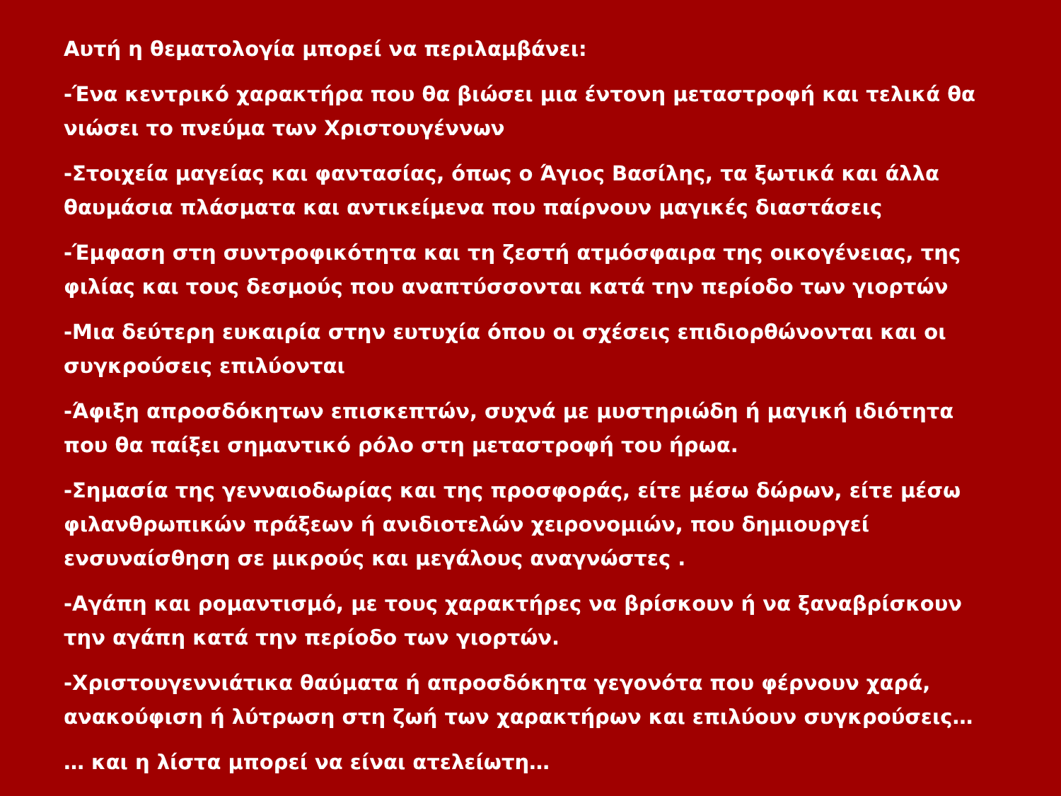Αυτή η θεματολογία μπορεί να περιλαμβάνει:
-Ένα κεντρικό χαρακτήρα που θα βιώσει μια έντονη μεταστροφή και τελικά θα νιώσει το πνεύμα των Χριστουγέννων
-Στοιχεία μαγείας και φαντασίας, όπως ο Άγιος Βασίλης, τα ξωτικά και άλλα θαυμάσια πλάσματα και αντικείμενα που παίρνουν μαγικές διαστάσεις
-Έμφαση στη συντροφικότητα και τη ζεστή ατμόσφαιρα της οικογένειας, της φιλίας και τους δεσμούς που αναπτύσσονται κατά την περίοδο των γιορτών
-Μια δεύτερη ευκαιρία στην ευτυχία όπου οι σχέσεις επιδιορθώνονται και οι συγκρούσεις επιλύονται
-Άφιξη απροσδόκητων επισκεπτών, συχνά με μυστηριώδη ή μαγική ιδιότητα που θα παίξει σημαντικό ρόλο στη μεταστροφή του ήρωα.
-Σημασία της γενναιοδωρίας και της προσφοράς, είτε μέσω δώρων, είτε μέσω φιλανθρωπικών πράξεων ή ανιδιοτελών χειρονομιών, που δημιουργεί ενσυναίσθηση σε μικρούς και μεγάλους αναγνώστες .
-Αγάπη και ρομαντισμό, με τους χαρακτήρες να βρίσκουν ή να ξαναβρίσκουν την αγάπη κατά την περίοδο των γιορτών.
-Χριστουγεννιάτικα θαύματα ή απροσδόκητα γεγονότα που φέρνουν χαρά, ανακούφιση ή λύτρωση στη ζωή των χαρακτήρων και επιλύουν συγκρούσεις…
… και η λίστα μπορεί να είναι ατελείωτη…